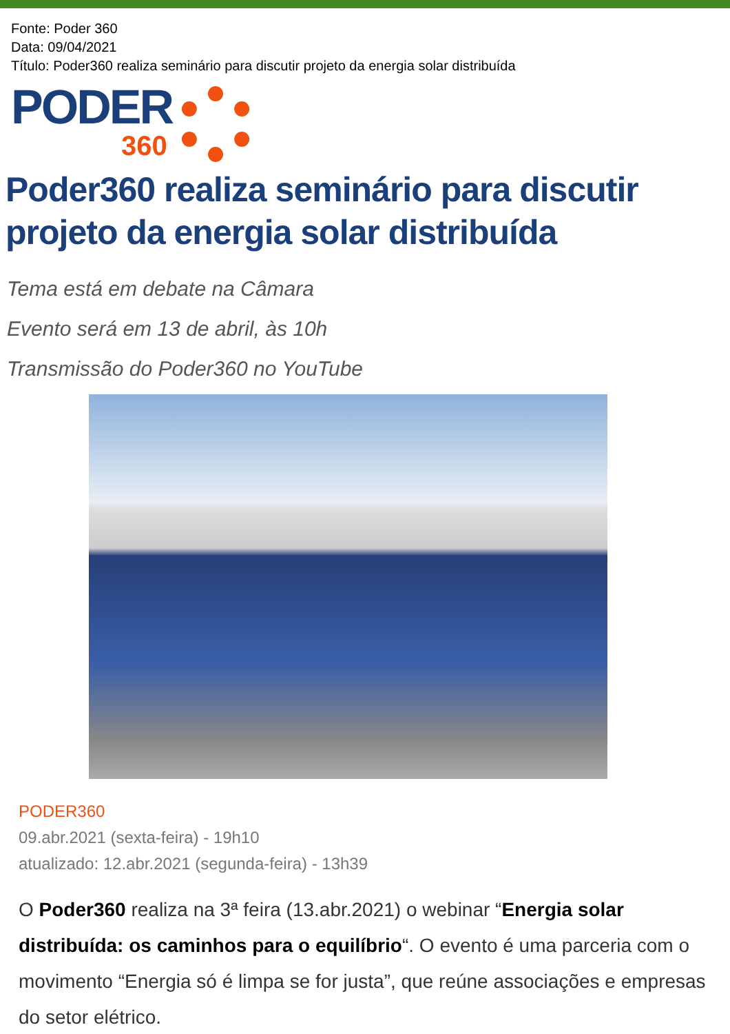Fonte: Poder 360
Data: 09/04/2021
Título: Poder360 realiza seminário para discutir projeto da energia solar distribuída
PODER
360
Poder360 realiza seminário para discutir projeto da energia solar distribuída
Tema está em debate na Câmara
Evento será em 13 de abril, às 10h
Transmissão do Poder360 no YouTube
PODER360
09.abr.2021 (sexta-feira) - 19h10
atualizado: 12.abr.2021 (segunda-feira) - 13h39
O Poder360 realiza na 3ª feira (13.abr.2021) o webinar “Energia solar distribuída: os caminhos para o equilíbrio“. O evento é uma parceria com o movimento “Energia só é limpa se for justa”, que reúne associações e empresas do setor elétrico.